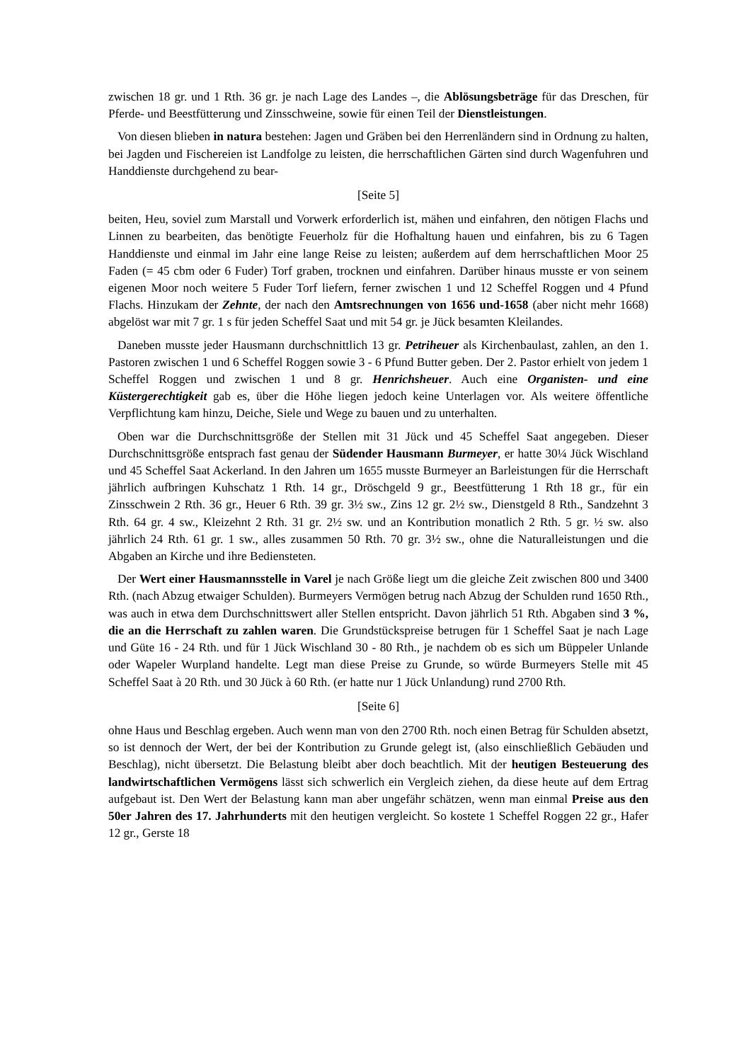zwischen 18 gr. und 1 Rth. 36 gr. je nach Lage des Landes –, die Ablösungsbeträge für das Dreschen, für Pferde- und Beestfütterung und Zinsschweine, sowie für einen Teil der Dienstleistungen.
Von diesen blieben in natura bestehen: Jagen und Gräben bei den Herrenländern sind in Ordnung zu halten, bei Jagden und Fischereien ist Landfolge zu leisten, die herrschaftlichen Gärten sind durch Wagenfuhren und Handdienste durchgehend zu bear-
[Seite 5]
beiten, Heu, soviel zum Marstall und Vorwerk erforderlich ist, mähen und einfahren, den nötigen Flachs und Linnen zu bearbeiten, das benötigte Feuerholz für die Hofhaltung hauen und einfahren, bis zu 6 Tagen Handdienste und einmal im Jahr eine lange Reise zu leisten; außerdem auf dem herrschaftlichen Moor 25 Faden (= 45 cbm oder 6 Fuder) Torf graben, trocknen und einfahren. Darüber hinaus musste er von seinem eigenen Moor noch weitere 5 Fuder Torf liefern, ferner zwischen 1 und 12 Scheffel Roggen und 4 Pfund Flachs. Hinzukam der Zehnte, der nach den Amtsrechnungen von 1656 und-1658 (aber nicht mehr 1668) abgelöst war mit 7 gr. 1 s für jeden Scheffel Saat und mit 54 gr. je Jück besamten Kleilandes.
Daneben musste jeder Hausmann durchschnittlich 13 gr. Petriheuer als Kirchenbaulast, zahlen, an den 1. Pastoren zwischen 1 und 6 Scheffel Roggen sowie 3 - 6 Pfund Butter geben. Der 2. Pastor erhielt von jedem 1 Scheffel Roggen und zwischen 1 und 8 gr. Henrichsheuer. Auch eine Organisten- und eine Küstergerechtigkeit gab es, über die Höhe liegen jedoch keine Unterlagen vor. Als weitere öffentliche Verpflichtung kam hinzu, Deiche, Siele und Wege zu bauen und zu unterhalten.
Oben war die Durchschnittsgröße der Stellen mit 31 Jück und 45 Scheffel Saat angegeben. Dieser Durchschnittsgröße entsprach fast genau der Südender Hausmann Burmeyer, er hatte 30¼ Jück Wischland und 45 Scheffel Saat Ackerland. In den Jahren um 1655 musste Burmeyer an Barleistungen für die Herrschaft jährlich aufbringen Kuhschatz 1 Rth. 14 gr., Dröschgeld 9 gr., Beestfütterung 1 Rth 18 gr., für ein Zinsschwein 2 Rth. 36 gr., Heuer 6 Rth. 39 gr. 3½ sw., Zins 12 gr. 2½ sw., Dienstgeld 8 Rth., Sandzehnt 3 Rth. 64 gr. 4 sw., Kleizehnt 2 Rth. 31 gr. 2½ sw. und an Kontribution monatlich 2 Rth. 5 gr. ½ sw. also jährlich 24 Rth. 61 gr. 1 sw., alles zusammen 50 Rth. 70 gr. 3½ sw., ohne die Naturalleistungen und die Abgaben an Kirche und ihre Bediensteten.
Der Wert einer Hausmannsstelle in Varel je nach Größe liegt um die gleiche Zeit zwischen 800 und 3400 Rth. (nach Abzug etwaiger Schulden). Burmeyers Vermögen betrug nach Abzug der Schulden rund 1650 Rth., was auch in etwa dem Durchschnittswert aller Stellen entspricht. Davon jährlich 51 Rth. Abgaben sind 3 %, die an die Herrschaft zu zahlen waren. Die Grundstückspreise betrugen für 1 Scheffel Saat je nach Lage und Güte 16 - 24 Rth. und für 1 Jück Wischland 30 - 80 Rth., je nachdem ob es sich um Büppeler Unlande oder Wapeler Wurpland handelte. Legt man diese Preise zu Grunde, so würde Burmeyers Stelle mit 45 Scheffel Saat à 20 Rth. und 30 Jück à 60 Rth. (er hatte nur 1 Jück Unlandung) rund 2700 Rth.
[Seite 6]
ohne Haus und Beschlag ergeben. Auch wenn man von den 2700 Rth. noch einen Betrag für Schulden absetzt, so ist dennoch der Wert, der bei der Kontribution zu Grunde gelegt ist, (also einschließlich Gebäuden und Beschlag), nicht übersetzt. Die Belastung bleibt aber doch beachtlich. Mit der heutigen Besteuerung des landwirtschaftlichen Vermögens lässt sich schwerlich ein Vergleich ziehen, da diese heute auf dem Ertrag aufgebaut ist. Den Wert der Belastung kann man aber ungefähr schätzen, wenn man einmal Preise aus den 50er Jahren des 17. Jahrhunderts mit den heutigen vergleicht. So kostete 1 Scheffel Roggen 22 gr., Hafer 12 gr., Gerste 18